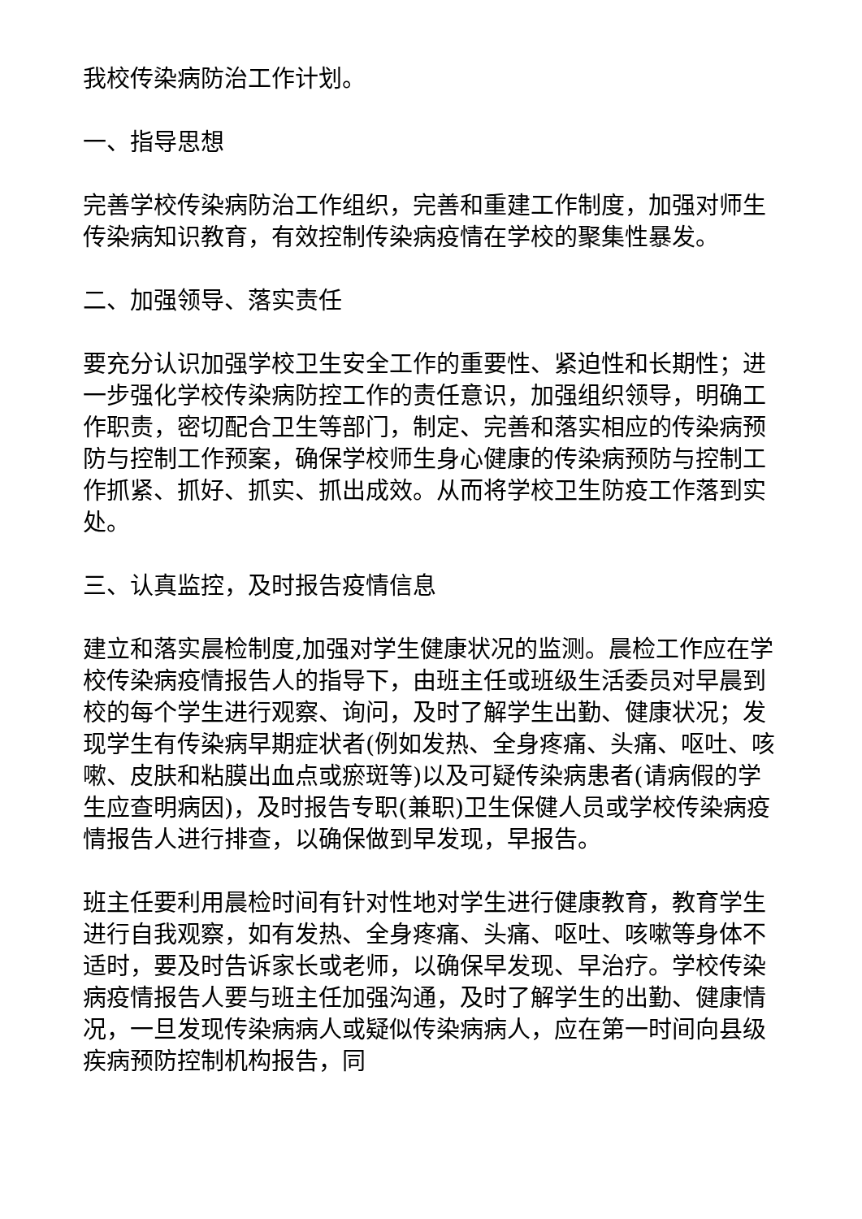我校传染病防治工作计划。
一、指导思想
完善学校传染病防治工作组织，完善和重建工作制度，加强对师生传染病知识教育，有效控制传染病疫情在学校的聚集性暴发。
二、加强领导、落实责任
要充分认识加强学校卫生安全工作的重要性、紧迫性和长期性；进一步强化学校传染病防控工作的责任意识，加强组织领导，明确工作职责，密切配合卫生等部门，制定、完善和落实相应的传染病预防与控制工作预案，确保学校师生身心健康的传染病预防与控制工作抓紧、抓好、抓实、抓出成效。从而将学校卫生防疫工作落到实处。
三、认真监控，及时报告疫情信息
建立和落实晨检制度,加强对学生健康状况的监测。晨检工作应在学校传染病疫情报告人的指导下，由班主任或班级生活委员对早晨到校的每个学生进行观察、询问，及时了解学生出勤、健康状况；发现学生有传染病早期症状者(例如发热、全身疼痛、头痛、呕吐、咳嗽、皮肤和粘膜出血点或瘀斑等)以及可疑传染病患者(请病假的学生应查明病因)，及时报告专职(兼职)卫生保健人员或学校传染病疫情报告人进行排查，以确保做到早发现，早报告。
班主任要利用晨检时间有针对性地对学生进行健康教育，教育学生进行自我观察，如有发热、全身疼痛、头痛、呕吐、咳嗽等身体不适时，要及时告诉家长或老师，以确保早发现、早治疗。学校传染病疫情报告人要与班主任加强沟通，及时了解学生的出勤、健康情况，一旦发现传染病病人或疑似传染病病人，应在第一时间向县级疾病预防控制机构报告，同